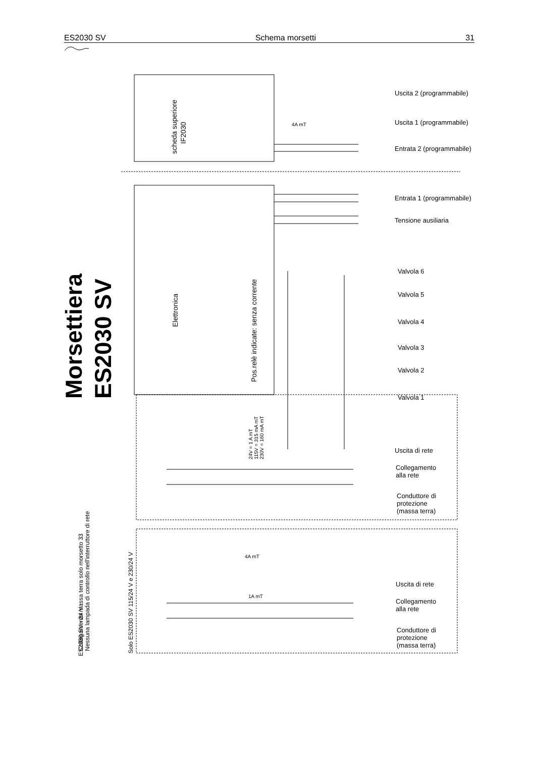ES2030 SV Schema morsetti 31
scheda superiore
IF2030
Elettronica
Pos.relè indicate: senza corrente
Morsettiera
ES2030 SV
Collegamento massa terra solo morsetto 33
Nessuna lampada di controllo nell'interruttore di rete
ES2030 SV - 24 V :
Solo ES2030 SV 115/24 V e 230/24 V
Uscita 2 (programmabile)
Uscita 1 (programmabile)
Entrata 2 (programmabile)
Entrata 1 (programmabile)
Tensione ausiliaria
Valvola 6
Valvola 5
Valvola 4
Valvola 3
Valvola 2
Valvola 1
Uscita di rete
Collegamento
alla rete
Conduttore di
protezione
(massa terra)
Uscita di rete
Collegamento
alla rete
Conduttore di
protezione
(massa terra)
4A mT
4A mT
1A mT
24V = 1 A mT
115V = 315 mA mT
230V = 160 mA mT